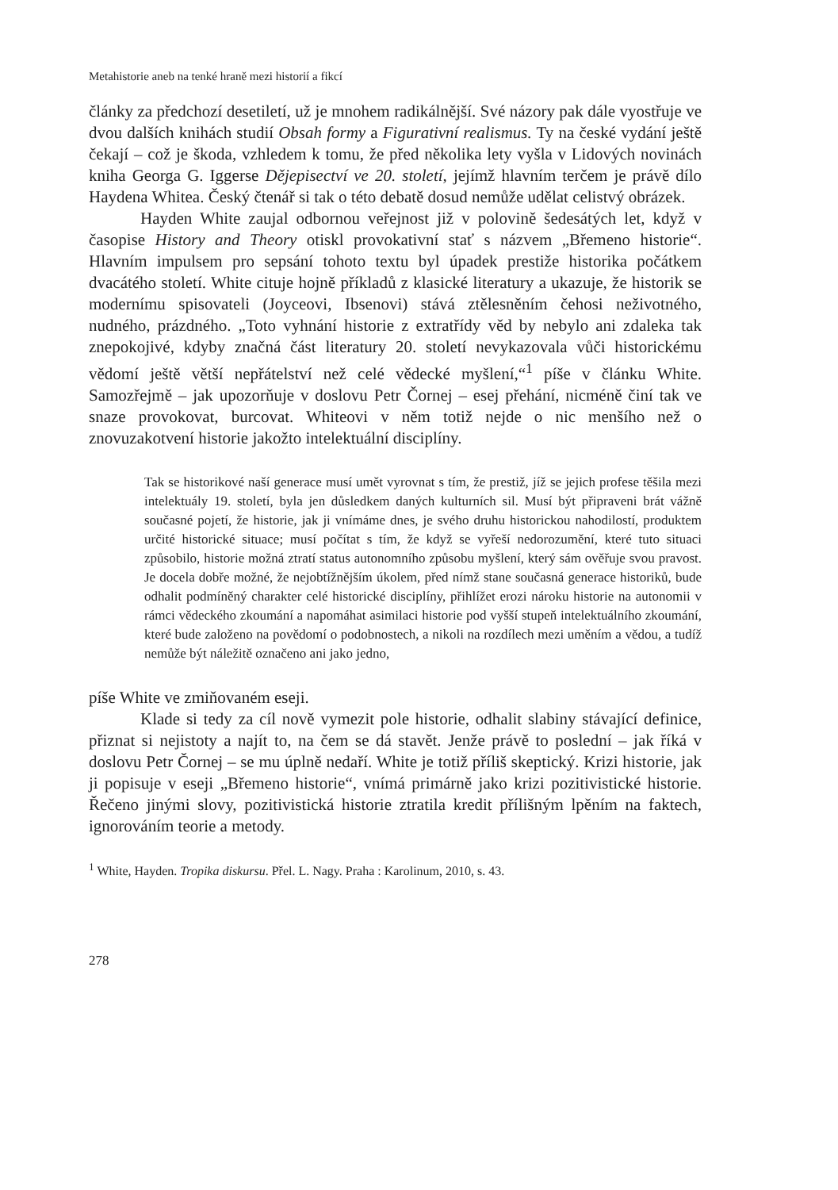Metahistorie aneb na tenké hraně mezi historií a fikcí
články za předchozí desetiletí, už je mnohem radikálnější. Své názory pak dále vyostřuje ve dvou dalších knihách studií Obsah formy a Figurativní realismus. Ty na české vydání ještě čekají – což je škoda, vzhledem k tomu, že před několika lety vyšla v Lidových novinách kniha Georga G. Iggerse Dějepisectví ve 20. století, jejímž hlavním terčem je právě dílo Haydena Whitea. Český čtenář si tak o této debatě dosud nemůže udělat celistvý obrázek.
Hayden White zaujal odbornou veřejnost již v polovině šedesátých let, když v časopise History and Theory otiskl provokativní stať s názvem „Břemeno historie“. Hlavním impulsem pro sepsání tohoto textu byl úpadek prestiže historika počátkem dvacátého století. White cituje hojně příkladů z klasické literatury a ukazuje, že historik se modernímu spisovateli (Joyceovi, Ibsenovi) stává ztělesněním čehosi neživotného, nudného, prázdného. „Toto vyhnání historie z extratřídy věd by nebylo ani zdaleka tak znepokojivé, kdyby značná část literatury 20. století nevykazovala vůči historickému vědomí ještě větší nepřátelství než celé vědecké myšlení,“<sup>1</sup> píše v článku White. Samozřejmě – jak upozorňuje v doslovu Petr Čornej – esej přehání, nicméně činí tak ve snaze provokovat, burcovat. Whiteovi v něm totiž nejde o nic menšího než o znovuzakotvení historie jakožto intelektuální disciplíny.
Tak se historikové naší generace musí umět vyrovnat s tím, že prestiž, jíž se jejich profese těšila mezi intelektuály 19. století, byla jen důsledkem daných kulturních sil. Musí být připraveni brát vážně současné pojetí, že historie, jak ji vnímáme dnes, je svého druhu historickou nahodilostí, produktem určité historické situace; musí počítat s tím, že když se vyřeší nedorozumění, které tuto situaci způsobilo, historie možná ztratí status autonomního způsobu myšlení, který sám ověřuje svou pravost. Je docela dobře možné, že nejobtížnějším úkolem, před nímž stane současná generace historiků, bude odhalit podmíněný charakter celé historické disciplíny, přihlížet erozi nároku historie na autonomii v rámci vědeckého zkoumání a napomáhat asimilaci historie pod vyšší stupeň intelektuálního zkoumání, které bude založeno na povědomí o podobnostech, a nikoli na rozdílech mezi uměním a vědou, a tudíž nemůže být náležitě označeno ani jako jedno,
píše White ve zmiňovaném eseji.
Klade si tedy za cíl nově vymezit pole historie, odhalit slabiny stávající definice, přiznat si nejistoty a najít to, na čem se dá stavět. Jenže právě to poslední – jak říká v doslovu Petr Čornej – se mu úplně nedaří. White je totiž příliš skeptický. Krizi historie, jak ji popisuje v eseji „Břemeno historie“, vnímá primárně jako krizi pozitivistické historie. Řečeno jinými slovy, pozitivistická historie ztratila kredit přílišným lpěním na faktech, ignorováním teorie a metody.
<sup>1</sup> White, Hayden. Tropika diskursu. Přel. L. Nagy. Praha : Karolinum, 2010, s. 43.
278